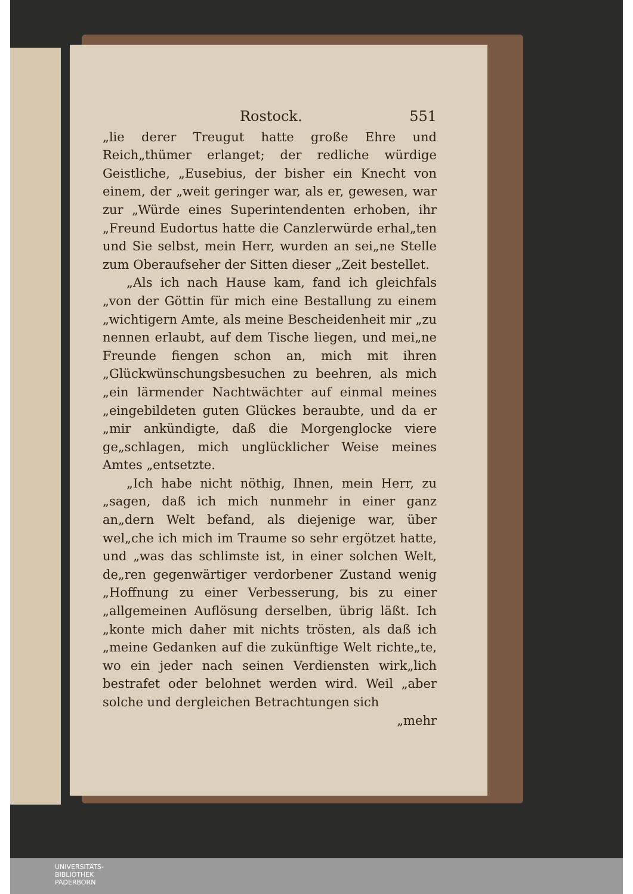Rostock. 551
„lie derer Treugut hatte große Ehre und Reich„thümer erlanget; der redliche würdige Geistliche, „Eusebius, der bisher ein Knecht von einem, der „weit geringer war, als er, gewesen, war zur „Würde eines Superintendenten erhoben, ihr „Freund Eudortus hatte die Canzlerwürde erhal„ten und Sie selbst, mein Herr, wurden an sei„ne Stelle zum Oberaufseher der Sitten dieser „Zeit bestellet.
„Als ich nach Hause kam, fand ich gleichfals „von der Göttin für mich eine Bestallung zu einem „wichtigern Amte, als meine Bescheidenheit mir „zu nennen erlaubt, auf dem Tische liegen, und mei„ne Freunde fiengen schon an, mich mit ihren „Glückwünschungsbesuchen zu beehren, als mich „ein lärmender Nachtwächter auf einmal meines „eingebildeten guten Glückes beraubte, und da er „mir ankündigte, daß die Morgenglocke viere ge„schlagen, mich unglücklicher Weise meines Amtes „entsetzte.
„Ich habe nicht nöthig, Ihnen, mein Herr, zu „sagen, daß ich mich nunmehr in einer ganz an„dern Welt befand, als diejenige war, über wel„che ich mich im Traume so sehr ergötzet hatte, und „was das schlimste ist, in einer solchen Welt, de„ren gegenwärtiger verdorbener Zustand wenig „Hoffnung zu einer Verbesserung, bis zu einer „allgemeinen Auflösung derselben, übrig läßt. Ich „konte mich daher mit nichts trösten, als daß ich „meine Gedanken auf die zukünftige Welt richte„te, wo ein jeder nach seinen Verdiensten wirk„lich bestrafet oder belohnet werden wird. Weil „aber solche und dergleichen Betrachtungen sich
„mehr
UNIVERSITÄTS-
BIBLIOTHEK
PADERBORN